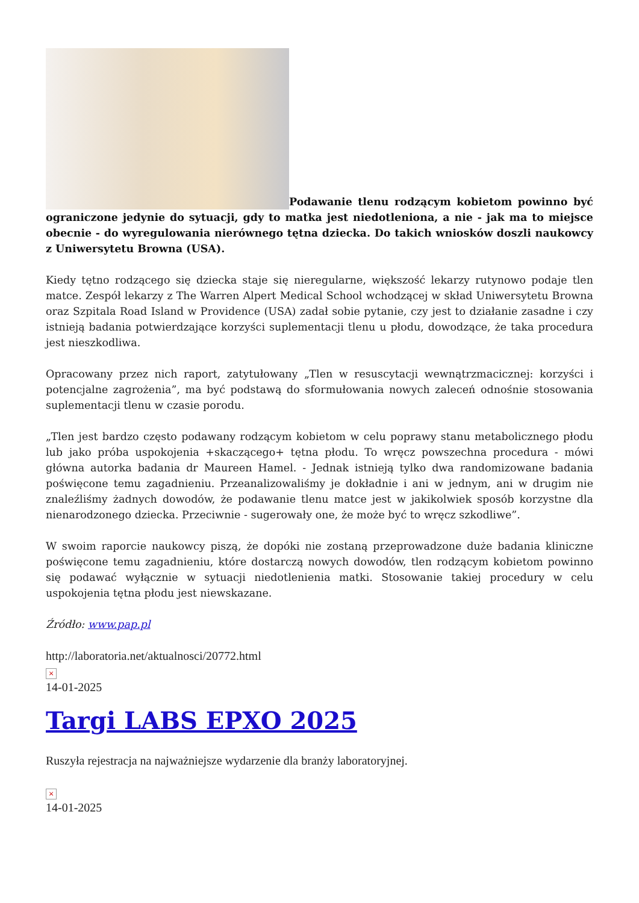Podawanie tlenu rodzącym kobietom powinno być ograniczone jedynie do sytuacji, gdy to matka jest niedotleniona, a nie - jak ma to miejsce obecnie - do wyregulowania nierównego tętna dziecka. Do takich wniosków doszli naukowcy z Uniwersytetu Browna (USA).
Kiedy tętno rodzącego się dziecka staje się nieregularne, większość lekarzy rutynowo podaje tlen matce. Zespół lekarzy z The Warren Alpert Medical School wchodzącej w skład Uniwersytetu Browna oraz Szpitala Road Island w Providence (USA) zadał sobie pytanie, czy jest to działanie zasadne i czy istnieją badania potwierdzające korzyści suplementacji tlenu u płodu, dowodzące, że taka procedura jest nieszkodliwa.
Opracowany przez nich raport, zatytułowany „Tlen w resuscytacji wewnątrzmacicznej: korzyści i potencjalne zagrożenia”, ma być podstawą do sformułowania nowych zaleceń odnośnie stosowania suplementacji tlenu w czasie porodu.
„Tlen jest bardzo często podawany rodzącym kobietom w celu poprawy stanu metabolicznego płodu lub jako próba uspokojenia +skaczącego+ tętna płodu. To wręcz powszechna procedura - mówi główna autorka badania dr Maureen Hamel. - Jednak istnieją tylko dwa randomizowane badania poświęcone temu zagadnieniu. Przeanalizowaliśmy je dokładnie i ani w jednym, ani w drugim nie znaleźliśmy żadnych dowodów, że podawanie tlenu matce jest w jakikolwiek sposób korzystne dla nienarodzonego dziecka. Przeciwnie - sugerowały one, że może być to wręcz szkodliwe”.
W swoim raporcie naukowcy piszą, że dopóki nie zostaną przeprowadzone duże badania kliniczne poświęcone temu zagadnieniu, które dostarczą nowych dowodów, tlen rodzącym kobietom powinno się podawać wyłącznie w sytuacji niedotlenienia matki. Stosowanie takiej procedury w celu uspokojenia tętna płodu jest niewskazane.
Źródło: www.pap.pl
http://laboratoria.net/aktualnosci/20772.html
×
14-01-2025
Targi LABS EPXO 2025
Ruszyła rejestracja na najważniejsze wydarzenie dla branży laboratoryjnej.
×
14-01-2025